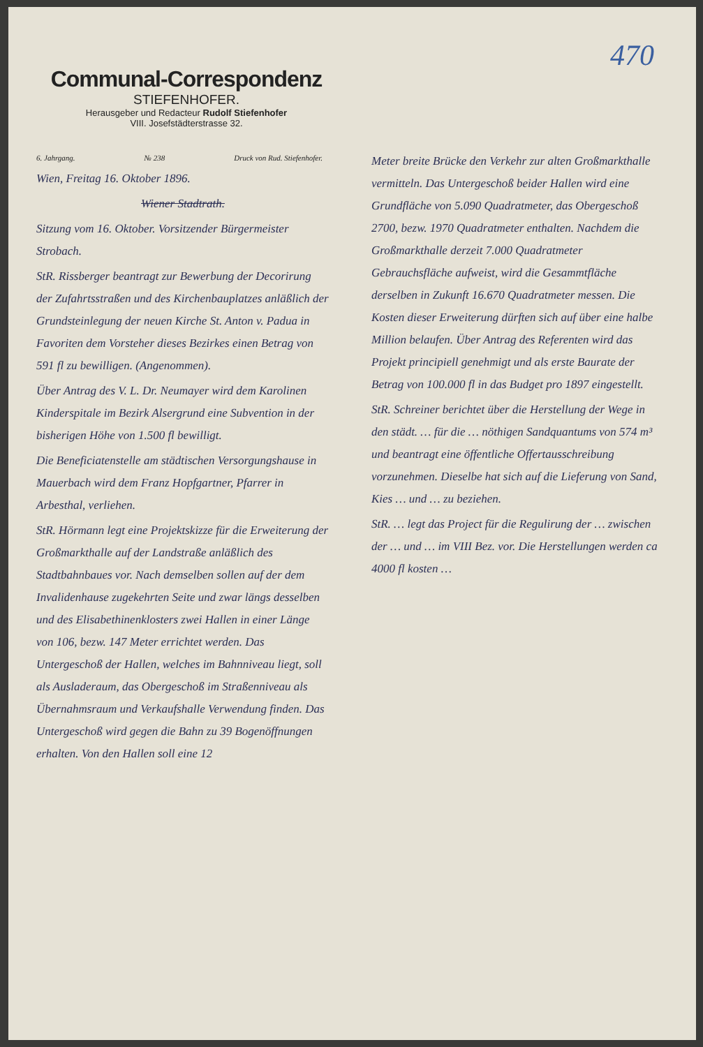470
Communal-Correspondenz
STIEFENHOFER.
Herausgeber und Redacteur Rudolf Stiefenhofer
VIII. Josefstädterstrasse 32.
6. Jahrgang. № 238 Druck von Rud. Stiefenhofer.
Wien, Freitag 16. Oktober 1896.
Wiener Stadtrath.
Sitzung vom 16. Oktober. Vorsitzender Bürgermeister Strobach.
StR. Rissberger beantragt zur Bewerbung der Decorirung der Zufahrtsstraßen und des Kirchenbauplatzes anläßlich der Grundsteinlegung der neuen Kirche St. Anton v. Padua in Favoriten dem Vorsteher dieses Bezirkes einen Betrag von 591 fl zu bewilligen. (Angenommen).
Über Antrag des V. L. Dr. Neumayer wird dem Karolinen Kinderspitale im Bezirk Alsergrund eine Subvention in der bisherigen Höhe von 1.500 fl bewilligt.
Die Beneficiatenstelle am städtischen Versorgungshause in Mauerbach wird dem Franz Hopfgartner, Pfarrer in Arbesthal, verliehen.
StR. Hörmann legt eine Projektskizze für die Erweiterung der Großmarkthalle auf der Landstraße anläßlich des Stadtbahnbaues vor. Nach demselben sollen auf der dem Invalidenhause zugekehrten Seite und zwar längs desselben und des Elisabethinenklosters zwei Hallen in einer Länge von 106, bezw. 147 Meter errichtet werden. Das Untergeschoß der Hallen, welches im Bahnniveau liegt, soll als Ausladeraum, das Obergeschoß im Straßenniveau als Übernahmsraum und Verkaufshalle Verwendung finden. Das Untergeschoß wird gegen die Bahn zu 39 Bogenöffnungen erhalten. Von den Hallen soll eine 12
Meter breite Brücke den Verkehr zur alten Großmarkthalle vermitteln. Das Untergeschoß beider Hallen wird eine Grundfläche von 5.090 Quadratmeter, das Obergeschoß 2700, bezw. 1970 Quadratmeter enthalten. Nachdem die Großmarkthalle derzeit 7.000 Quadratmeter Gebrauchsfläche aufweist, wird die Gesammtfläche derselben in Zukunft 16.670 Quadratmeter messen. Die Kosten dieser Erweiterung dürften sich auf über eine halbe Million belaufen. Über Antrag des Referenten wird das Projekt principiell genehmigt und als erste Baurate der Betrag von 100.000 fl in das Budget pro 1897 eingestellt.
StR. Schreiner berichtet über die Herstellung der Wege in den städt. … für die … nöthigen Sandquantums von 574 m³ und beantragt eine öffentliche Offertausschreibung vorzunehmen. Dieselbe hat sich auf die Lieferung von Sand, Kies … und … zu beziehen.
StR. … legt das Project für die Regulirung der … zwischen der … und … im VIII Bez. vor. Die Herstellungen werden ca 4000 fl kosten …